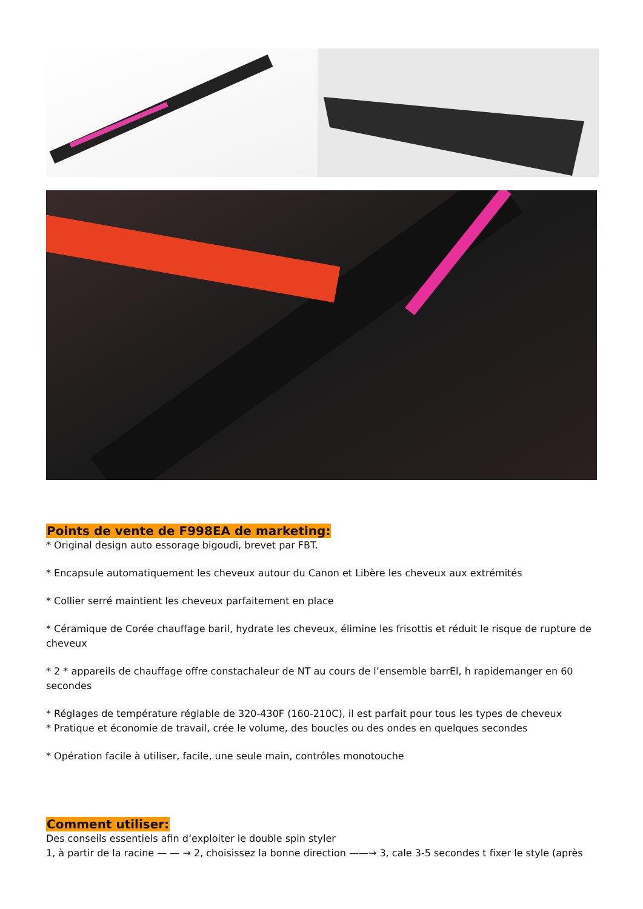Points de vente de F998EA de marketing:
* Original design auto essorage bigoudi, brevet par FBT.
* Encapsule automatiquement les cheveux autour du Canon et Libère les cheveux aux extrémités
* Collier serré maintient les cheveux parfaitement en place
* Céramique de Corée chauffage baril, hydrate les cheveux, élimine les frisottis et réduit le risque de rupture de cheveux
* 2 * appareils de chauffage offre constachaleur de NT au cours de l’ensemble barrEl, h rapidemanger en 60 secondes
* Réglages de température réglable de 320-430F (160-210C), il est parfait pour tous les types de cheveux
* Pratique et économie de travail, crée le volume, des boucles ou des ondes en quelques secondes
* Opération facile à utiliser, facile, une seule main, contrôles monotouche
Comment utiliser:
Des conseils essentiels afin d’exploiter le double spin styler
1, à partir de la racine — — → 2, choisissez la bonne direction ——→ 3, cale 3-5 secondes t fixer le style (après